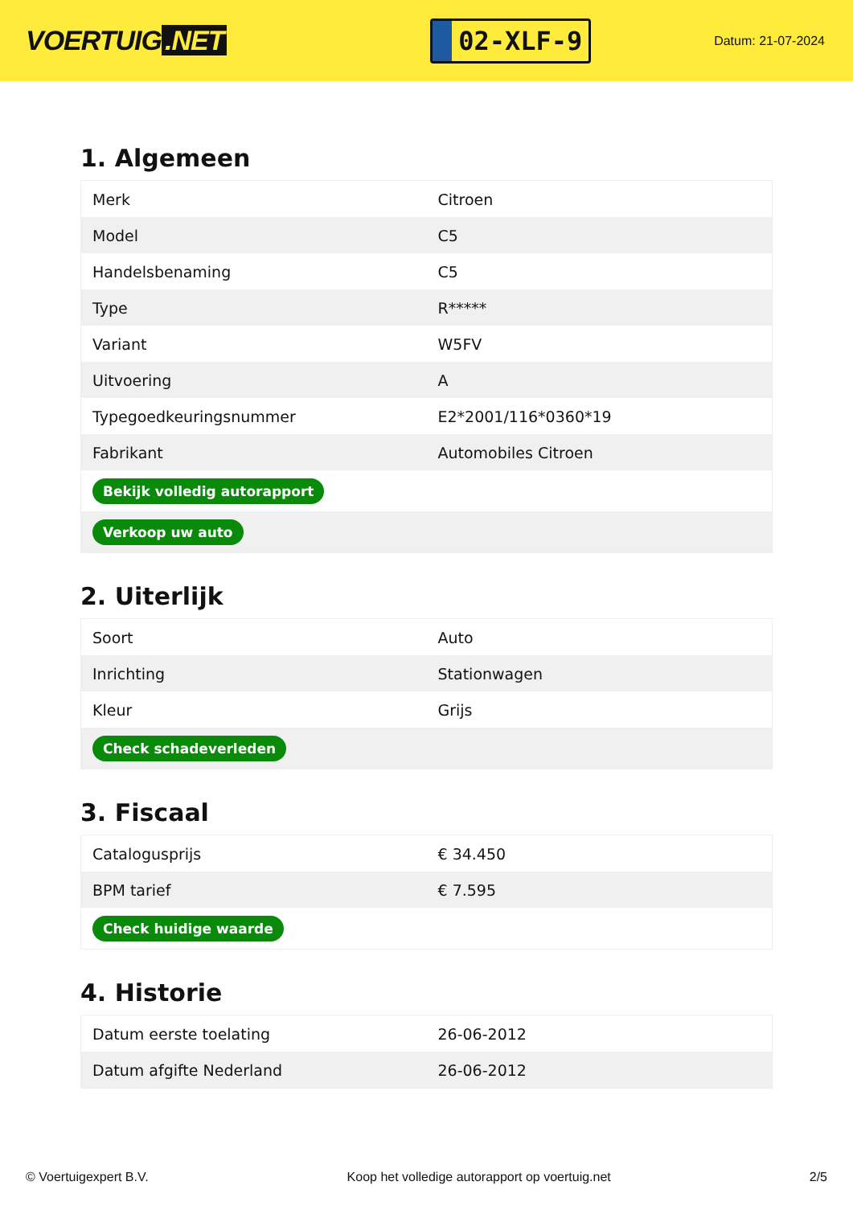VOERTUIG.NET
02-XLF-9
Datum: 21-07-2024
1. Algemeen
| Merk | Citroen |
| Model | C5 |
| Handelsbenaming | C5 |
| Type | R***** |
| Variant | W5FV |
| Uitvoering | A |
| Typegoedkeuringsnummer | E2*2001/116*0360*19 |
| Fabrikant | Automobiles Citroen |
| Bekijk volledig autorapport | |
| Verkoop uw auto | |
2. Uiterlijk
| Soort | Auto |
| Inrichting | Stationwagen |
| Kleur | Grijs |
| Check schadeverleden | |
3. Fiscaal
| Catalogusprijs | € 34.450 |
| BPM tarief | € 7.595 |
| Check huidige waarde | |
4. Historie
| Datum eerste toelating | 26-06-2012 |
| Datum afgifte Nederland | 26-06-2012 |
© Voertuigexpert B.V. Koop het volledige autorapport op voertuig.net 2/5